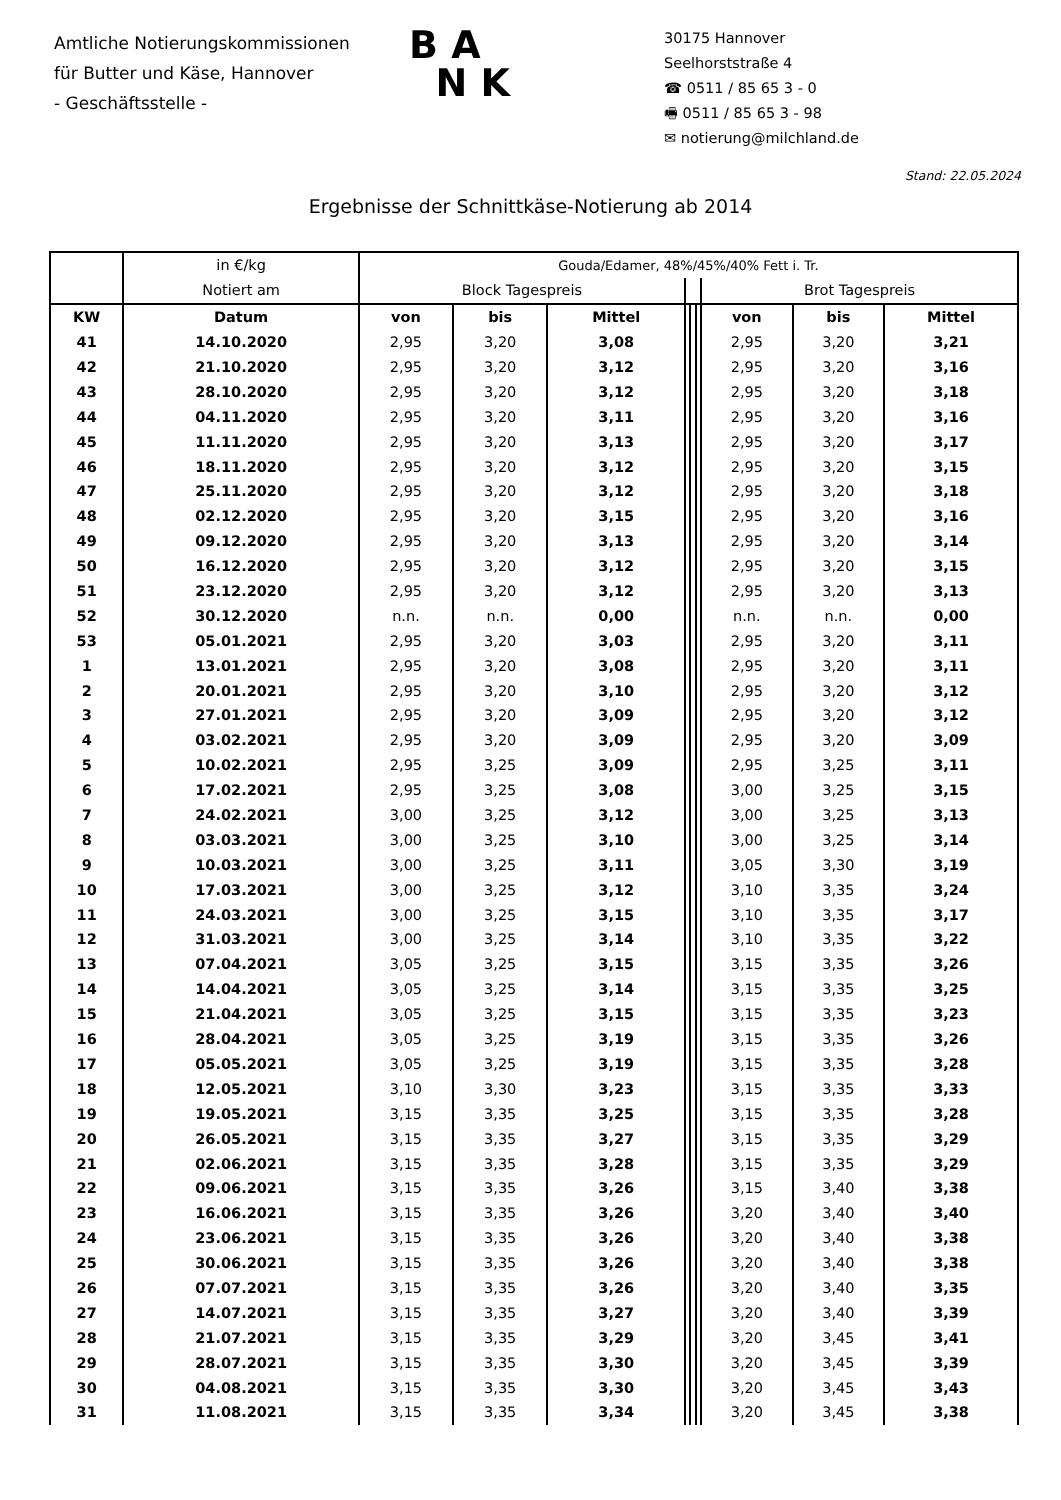Amtliche Notierungskommissionen
für Butter und Käse, Hannover
- Geschäftsstelle -
B A
N K
30175 Hannover
Seelhorststraße 4
☎ 0511 / 85 65 3 - 0
🖷 0511 / 85 65 3 - 98
✉ notierung@milchland.de
Stand: 22.05.2024
Ergebnisse der Schnittkäse-Notierung ab 2014
| | in €/kg | Gouda/Edamer, 48%/45%/40% Fett i. Tr. | | | | | | | | |
| --- | --- | --- | --- | --- | --- | --- | --- | --- | --- | --- |
| | Notiert am | Block Tagespreis | | | | | | Brot Tagespreis | | |
| KW | Datum | von | bis | Mittel | | | | von | bis | Mittel |
| 41 | 14.10.2020 | 2,95 | 3,20 | 3,08 | | | | 2,95 | 3,20 | 3,21 |
| 42 | 21.10.2020 | 2,95 | 3,20 | 3,12 | | | | 2,95 | 3,20 | 3,16 |
| 43 | 28.10.2020 | 2,95 | 3,20 | 3,12 | | | | 2,95 | 3,20 | 3,18 |
| 44 | 04.11.2020 | 2,95 | 3,20 | 3,11 | | | | 2,95 | 3,20 | 3,16 |
| 45 | 11.11.2020 | 2,95 | 3,20 | 3,13 | | | | 2,95 | 3,20 | 3,17 |
| 46 | 18.11.2020 | 2,95 | 3,20 | 3,12 | | | | 2,95 | 3,20 | 3,15 |
| 47 | 25.11.2020 | 2,95 | 3,20 | 3,12 | | | | 2,95 | 3,20 | 3,18 |
| 48 | 02.12.2020 | 2,95 | 3,20 | 3,15 | | | | 2,95 | 3,20 | 3,16 |
| 49 | 09.12.2020 | 2,95 | 3,20 | 3,13 | | | | 2,95 | 3,20 | 3,14 |
| 50 | 16.12.2020 | 2,95 | 3,20 | 3,12 | | | | 2,95 | 3,20 | 3,15 |
| 51 | 23.12.2020 | 2,95 | 3,20 | 3,12 | | | | 2,95 | 3,20 | 3,13 |
| 52 | 30.12.2020 | n.n. | n.n. | 0,00 | | | | n.n. | n.n. | 0,00 |
| 53 | 05.01.2021 | 2,95 | 3,20 | 3,03 | | | | 2,95 | 3,20 | 3,11 |
| 1 | 13.01.2021 | 2,95 | 3,20 | 3,08 | | | | 2,95 | 3,20 | 3,11 |
| 2 | 20.01.2021 | 2,95 | 3,20 | 3,10 | | | | 2,95 | 3,20 | 3,12 |
| 3 | 27.01.2021 | 2,95 | 3,20 | 3,09 | | | | 2,95 | 3,20 | 3,12 |
| 4 | 03.02.2021 | 2,95 | 3,20 | 3,09 | | | | 2,95 | 3,20 | 3,09 |
| 5 | 10.02.2021 | 2,95 | 3,25 | 3,09 | | | | 2,95 | 3,25 | 3,11 |
| 6 | 17.02.2021 | 2,95 | 3,25 | 3,08 | | | | 3,00 | 3,25 | 3,15 |
| 7 | 24.02.2021 | 3,00 | 3,25 | 3,12 | | | | 3,00 | 3,25 | 3,13 |
| 8 | 03.03.2021 | 3,00 | 3,25 | 3,10 | | | | 3,00 | 3,25 | 3,14 |
| 9 | 10.03.2021 | 3,00 | 3,25 | 3,11 | | | | 3,05 | 3,30 | 3,19 |
| 10 | 17.03.2021 | 3,00 | 3,25 | 3,12 | | | | 3,10 | 3,35 | 3,24 |
| 11 | 24.03.2021 | 3,00 | 3,25 | 3,15 | | | | 3,10 | 3,35 | 3,17 |
| 12 | 31.03.2021 | 3,00 | 3,25 | 3,14 | | | | 3,10 | 3,35 | 3,22 |
| 13 | 07.04.2021 | 3,05 | 3,25 | 3,15 | | | | 3,15 | 3,35 | 3,26 |
| 14 | 14.04.2021 | 3,05 | 3,25 | 3,14 | | | | 3,15 | 3,35 | 3,25 |
| 15 | 21.04.2021 | 3,05 | 3,25 | 3,15 | | | | 3,15 | 3,35 | 3,23 |
| 16 | 28.04.2021 | 3,05 | 3,25 | 3,19 | | | | 3,15 | 3,35 | 3,26 |
| 17 | 05.05.2021 | 3,05 | 3,25 | 3,19 | | | | 3,15 | 3,35 | 3,28 |
| 18 | 12.05.2021 | 3,10 | 3,30 | 3,23 | | | | 3,15 | 3,35 | 3,33 |
| 19 | 19.05.2021 | 3,15 | 3,35 | 3,25 | | | | 3,15 | 3,35 | 3,28 |
| 20 | 26.05.2021 | 3,15 | 3,35 | 3,27 | | | | 3,15 | 3,35 | 3,29 |
| 21 | 02.06.2021 | 3,15 | 3,35 | 3,28 | | | | 3,15 | 3,35 | 3,29 |
| 22 | 09.06.2021 | 3,15 | 3,35 | 3,26 | | | | 3,15 | 3,40 | 3,38 |
| 23 | 16.06.2021 | 3,15 | 3,35 | 3,26 | | | | 3,20 | 3,40 | 3,40 |
| 24 | 23.06.2021 | 3,15 | 3,35 | 3,26 | | | | 3,20 | 3,40 | 3,38 |
| 25 | 30.06.2021 | 3,15 | 3,35 | 3,26 | | | | 3,20 | 3,40 | 3,38 |
| 26 | 07.07.2021 | 3,15 | 3,35 | 3,26 | | | | 3,20 | 3,40 | 3,35 |
| 27 | 14.07.2021 | 3,15 | 3,35 | 3,27 | | | | 3,20 | 3,40 | 3,39 |
| 28 | 21.07.2021 | 3,15 | 3,35 | 3,29 | | | | 3,20 | 3,45 | 3,41 |
| 29 | 28.07.2021 | 3,15 | 3,35 | 3,30 | | | | 3,20 | 3,45 | 3,39 |
| 30 | 04.08.2021 | 3,15 | 3,35 | 3,30 | | | | 3,20 | 3,45 | 3,43 |
| 31 | 11.08.2021 | 3,15 | 3,35 | 3,34 | | | | 3,20 | 3,45 | 3,38 |